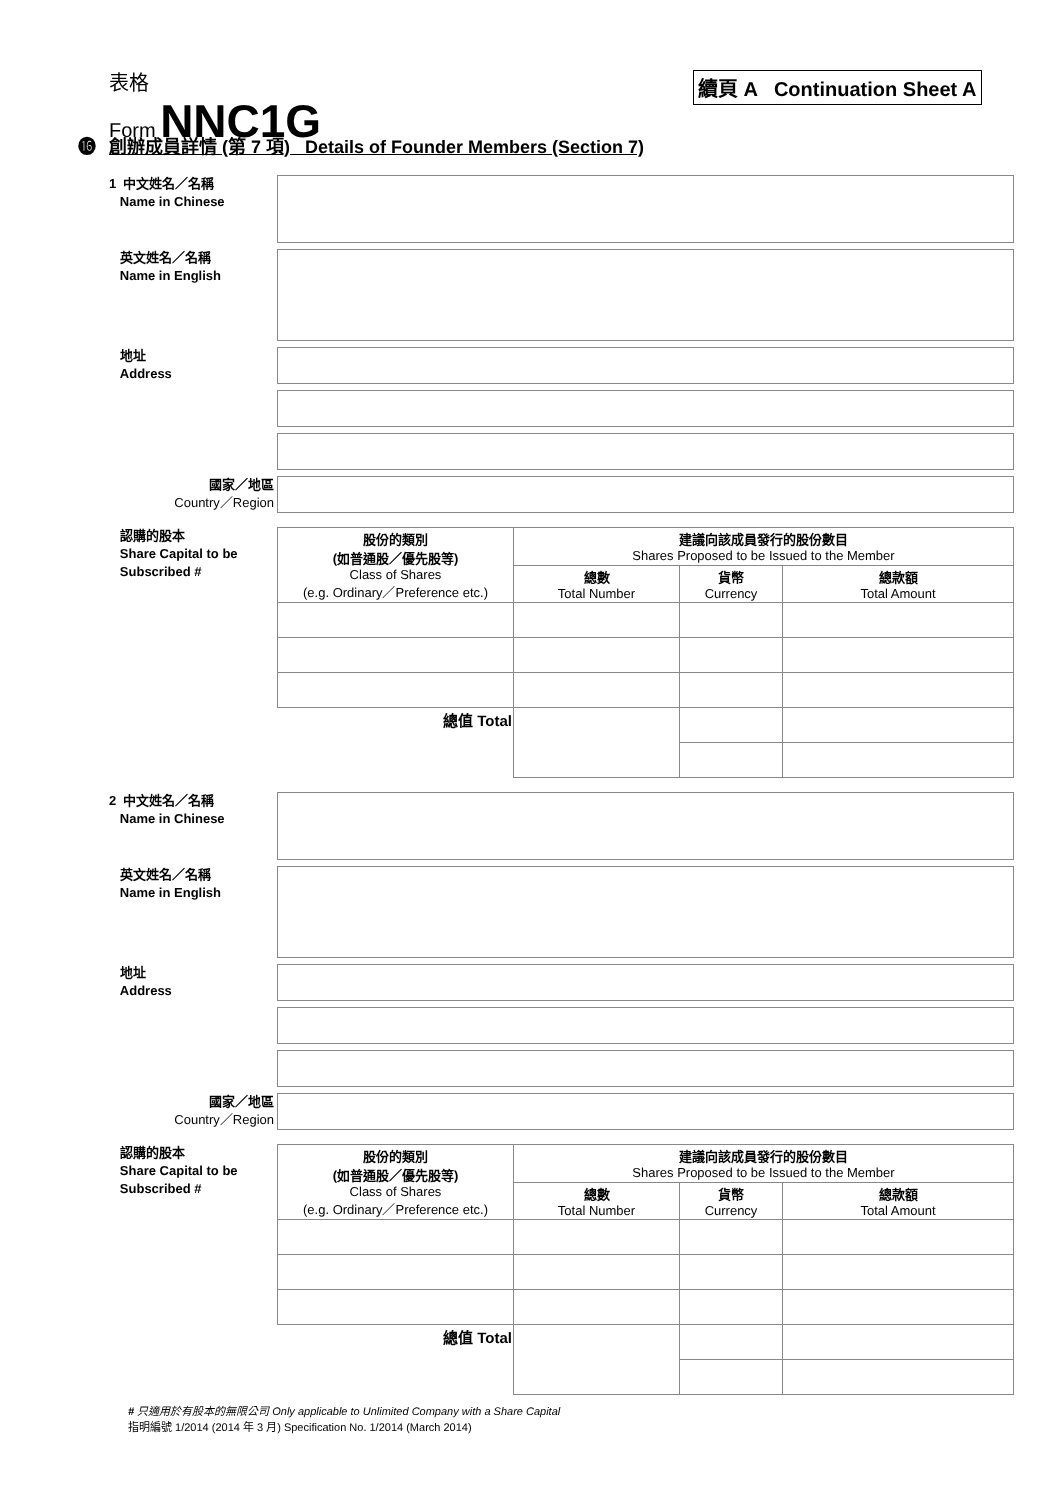表格
Form NNC1G
續頁 A Continuation Sheet A
⓰ 創辦成員詳情 (第 7 項) Details of Founder Members (Section 7)
1 中文姓名／名稱
Name in Chinese
英文姓名／名稱
Name in English
地址
Address
國家／地區
Country／Region
認購的股本
Share Capital to be
Subscribed #
| 股份的類別 (如普通股／優先股等) Class of Shares (e.g. Ordinary／Preference etc.) | 建議向該成員發行的股份數目 Shares Proposed to be Issued to the Member | | |
| --- | --- | --- | --- |
| | 總數 Total Number | 貨幣 Currency | 總款額 Total Amount |
| 總值 Total | | | |
2 中文姓名／名稱
Name in Chinese
英文姓名／名稱
Name in English
地址
Address
國家／地區
Country／Region
認購的股本
Share Capital to be
Subscribed #
| 股份的類別 (如普通股／優先股等) Class of Shares (e.g. Ordinary／Preference etc.) | 建議向該成員發行的股份數目 Shares Proposed to be Issued to the Member | | |
| --- | --- | --- | --- |
| | 總數 Total Number | 貨幣 Currency | 總款額 Total Amount |
| 總值 Total | | | |
# 只適用於有股本的無限公司 Only applicable to Unlimited Company with a Share Capital
指明編號 1/2014 (2014 年 3 月) Specification No. 1/2014 (March 2014)